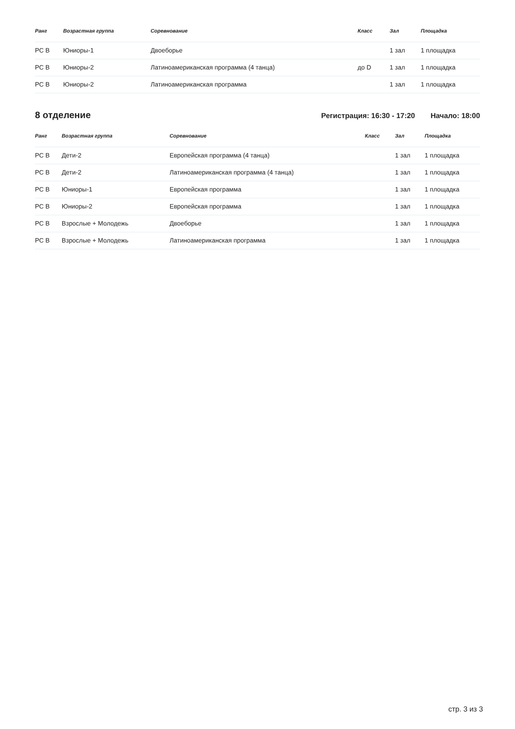| Ранг | Возрастная группа | Соревнование | Класс | Зал | Площадка |
| --- | --- | --- | --- | --- | --- |
| РС В | Юниоры-1 | Двоеборье | | 1 зал | 1 площадка |
| РС В | Юниоры-2 | Латиноамериканская программа (4 танца) | до D | 1 зал | 1 площадка |
| РС В | Юниоры-2 | Латиноамериканская программа | | 1 зал | 1 площадка |
8 отделение
Регистрация: 16:30 - 17:20 Начало: 18:00
| Ранг | Возрастная группа | Соревнование | Класс | Зал | Площадка |
| --- | --- | --- | --- | --- | --- |
| РС В | Дети-2 | Европейская программа (4 танца) | | 1 зал | 1 площадка |
| РС В | Дети-2 | Латиноамериканская программа (4 танца) | | 1 зал | 1 площадка |
| РС В | Юниоры-1 | Европейская программа | | 1 зал | 1 площадка |
| РС В | Юниоры-2 | Европейская программа | | 1 зал | 1 площадка |
| РС В | Взрослые + Молодежь | Двоеборье | | 1 зал | 1 площадка |
| РС В | Взрослые + Молодежь | Латиноамериканская программа | | 1 зал | 1 площадка |
стр. 3 из 3